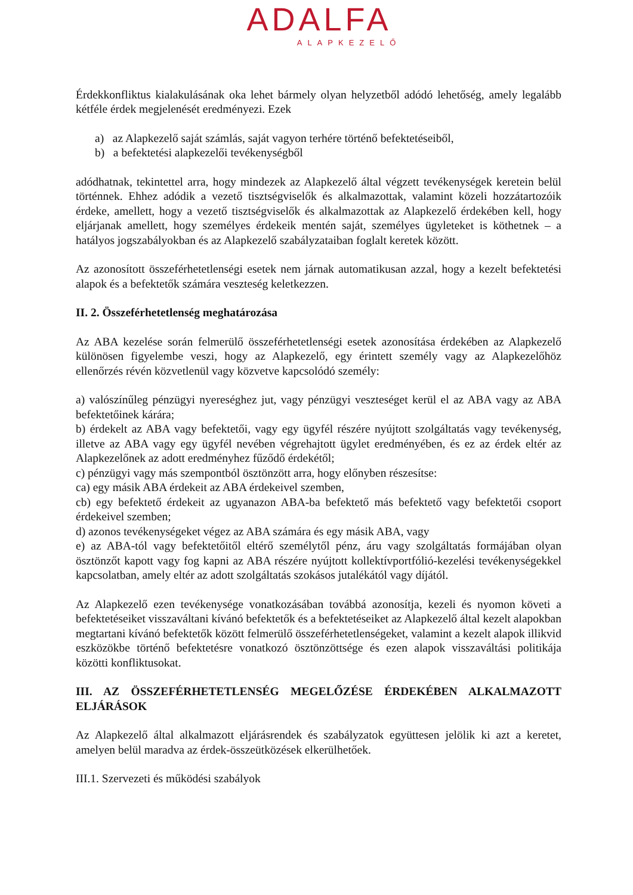ADALFA
ALAPKEZELŐ
Érdekkonfliktus kialakulásának oka lehet bármely olyan helyzetből adódó lehetőség, amely legalább kétféle érdek megjelenését eredményezi. Ezek
a) az Alapkezelő saját számlás, saját vagyon terhére történő befektetéseiből,
b) a befektetési alapkezelői tevékenységből
adódhatnak, tekintettel arra, hogy mindezek az Alapkezelő által végzett tevékenységek keretein belül történnek. Ehhez adódik a vezető tisztségviselők és alkalmazottak, valamint közeli hozzátartozóik érdeke, amellett, hogy a vezető tisztségviselők és alkalmazottak az Alapkezelő érdekében kell, hogy eljárjanak amellett, hogy személyes érdekeik mentén saját, személyes ügyleteket is köthetnek – a hatályos jogszabályokban és az Alapkezelő szabályzataiban foglalt keretek között.
Az azonosított összeférhetetlenségi esetek nem járnak automatikusan azzal, hogy a kezelt befektetési alapok és a befektetők számára veszteség keletkezzen.
II. 2. Összeférhetetlenség meghatározása
Az ABA kezelése során felmerülő összeférhetetlenségi esetek azonosítása érdekében az Alapkezelő különösen figyelembe veszi, hogy az Alapkezelő, egy érintett személy vagy az Alapkezelőhöz ellenőrzés révén közvetlenül vagy közvetve kapcsolódó személy:
a) valószínűleg pénzügyi nyereséghez jut, vagy pénzügyi veszteséget kerül el az ABA vagy az ABA befektetőinek kárára;
b) érdekelt az ABA vagy befektetői, vagy egy ügyfél részére nyújtott szolgáltatás vagy tevékenység, illetve az ABA vagy egy ügyfél nevében végrehajtott ügylet eredményében, és ez az érdek eltér az Alapkezelőnek az adott eredményhez fűződő érdekétől;
c) pénzügyi vagy más szempontból ösztönzött arra, hogy előnyben részesítse:
ca) egy másik ABA érdekeit az ABA érdekeivel szemben,
cb) egy befektető érdekeit az ugyanazon ABA-ba befektető más befektető vagy befektetői csoport érdekeivel szemben;
d) azonos tevékenységeket végez az ABA számára és egy másik ABA, vagy
e) az ABA-tól vagy befektetőitől eltérő személytől pénz, áru vagy szolgáltatás formájában olyan ösztönzőt kapott vagy fog kapni az ABA részére nyújtott kollektívportfólió-kezelési tevékenységekkel kapcsolatban, amely eltér az adott szolgáltatás szokásos jutalékától vagy díjától.
Az Alapkezelő ezen tevékenysége vonatkozásában továbbá azonosítja, kezeli és nyomon követi a befektetéseiket visszaváltani kívánó befektetők és a befektetéseiket az Alapkezelő által kezelt alapokban megtartani kívánó befektetők között felmerülő összeférhetetlenségeket, valamint a kezelt alapok illikvid eszközökbe történő befektetésre vonatkozó ösztönzöttsége és ezen alapok visszaváltási politikája közötti konfliktusokat.
III. AZ ÖSSZEFÉRHETETLENSÉG MEGELŐZÉSE ÉRDEKÉBEN ALKALMAZOTT ELJÁRÁSOK
Az Alapkezelő által alkalmazott eljárásrendek és szabályzatok együttesen jelölik ki azt a keretet, amelyen belül maradva az érdek-összeütközések elkerülhetőek.
III.1. Szervezeti és működési szabályok